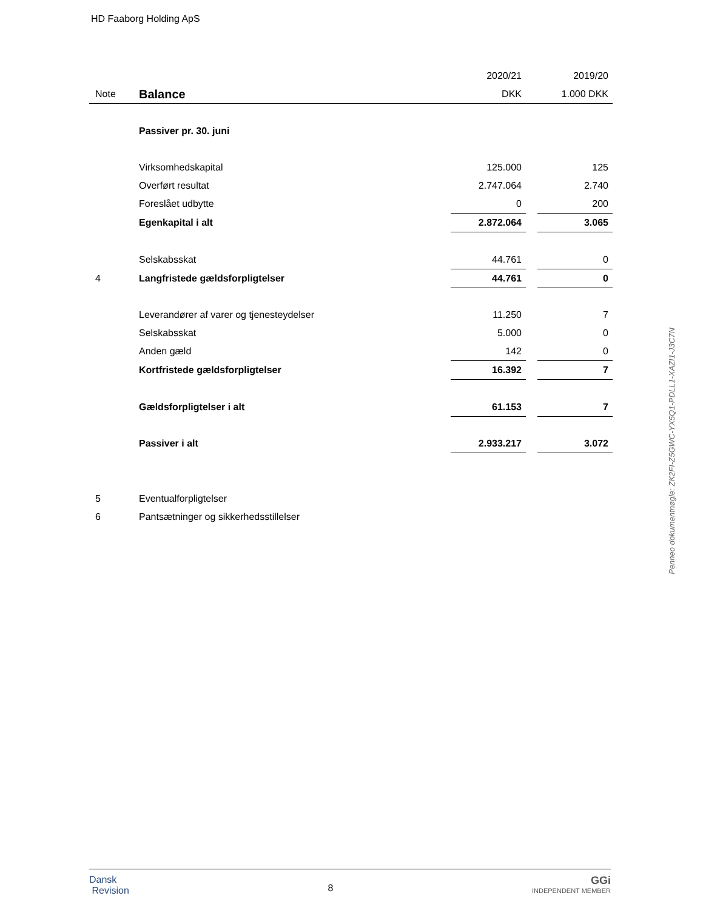HD Faaborg Holding ApS
| | | 2020/21 | | 2019/20 |
| --- | --- | --- | --- | --- |
| Note | Balance | DKK | | 1.000 DKK |
| | Passiver pr. 30. juni | | | |
| | Virksomhedskapital | 125.000 | | 125 |
| | Overført resultat | 2.747.064 | | 2.740 |
| | Foreslået udbytte | 0 | | 200 |
| | Egenkapital i alt | 2.872.064 | | 3.065 |
| | Selskabsskat | 44.761 | | 0 |
| 4 | Langfristede gældsforpligtelser | 44.761 | | 0 |
| | Leverandører af varer og tjenesteydelser | 11.250 | | 7 |
| | Selskabsskat | 5.000 | | 0 |
| | Anden gæld | 142 | | 0 |
| | Kortfristede gældsforpligtelser | 16.392 | | 7 |
| | Gældsforpligtelser i alt | 61.153 | | 7 |
| | Passiver i alt | 2.933.217 | | 3.072 |
| 5 | Eventualforpligtelser | | | |
| 6 | Pantsætninger og sikkerhedsstillelser | | | |
Penneo dokumentnøgle: ZK2FI-Z5GWC-YX5Q1-PDLL1-XAZI1-J3C7N
Dansk
Revision
8
GGi
INDEPENDENT MEMBER